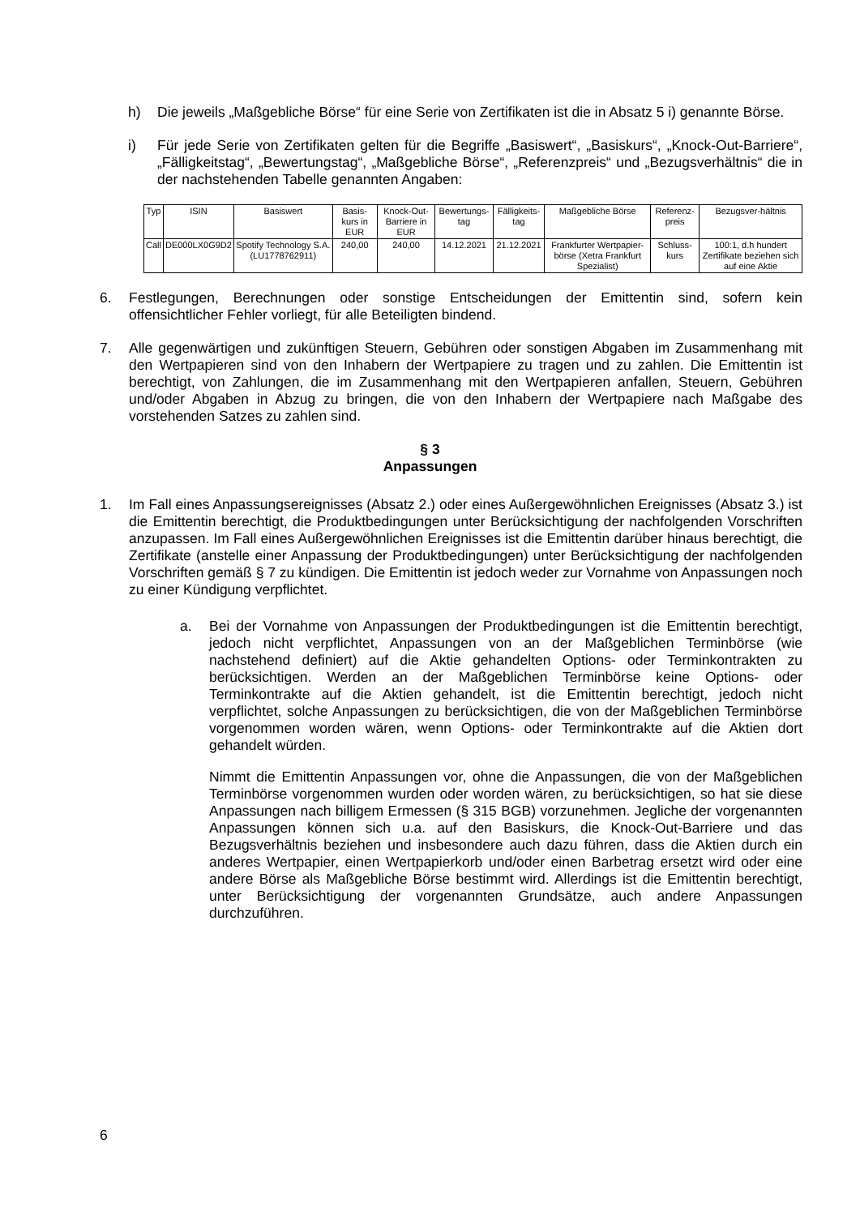h) Die jeweils „Maßgebliche Börse“ für eine Serie von Zertifikaten ist die in Absatz 5 i) genannte Börse.
i) Für jede Serie von Zertifikaten gelten für die Begriffe „Basiswert“, „Basiskurs“, „Knock-Out-Barriere“, „Fälligkeitstag“, „Bewertungstag“, „Maßgebliche Börse“, „Referenzpreis“ und „Bezugsverhältnis“ die in der nachstehenden Tabelle genannten Angaben:
| Typ | ISIN | Basiswert | Basis-kurs in EUR | Knock-Out-Barriere in EUR | Bewertungs-tag | Fälligkeits-tag | Maßgebliche Börse | Referenz-preis | Bezugsver-hältnis |
| --- | --- | --- | --- | --- | --- | --- | --- | --- | --- |
| Call | DE000LX0G9D2 | Spotify Technology S.A. (LU1778762911) | 240,00 | 240,00 | 14.12.2021 | 21.12.2021 | Frankfurter Wertpapier-börse (Xetra Frankfurt Spezialist) | Schluss-kurs | 100:1, d.h hundert Zertifikate beziehen sich auf eine Aktie |
6. Festlegungen, Berechnungen oder sonstige Entscheidungen der Emittentin sind, sofern kein offensichtlicher Fehler vorliegt, für alle Beteiligten bindend.
7. Alle gegenwärtigen und zukünftigen Steuern, Gebühren oder sonstigen Abgaben im Zusammenhang mit den Wertpapieren sind von den Inhabern der Wertpapiere zu tragen und zu zahlen. Die Emittentin ist berechtigt, von Zahlungen, die im Zusammenhang mit den Wertpapieren anfallen, Steuern, Gebühren und/oder Abgaben in Abzug zu bringen, die von den Inhabern der Wertpapiere nach Maßgabe des vorstehenden Satzes zu zahlen sind.
§ 3
Anpassungen
1. Im Fall eines Anpassungsereignisses (Absatz 2.) oder eines Außergewöhnlichen Ereignisses (Absatz 3.) ist die Emittentin berechtigt, die Produktbedingungen unter Berücksichtigung der nachfolgenden Vorschriften anzupassen. Im Fall eines Außergewöhnlichen Ereignisses ist die Emittentin darüber hinaus berechtigt, die Zertifikate (anstelle einer Anpassung der Produktbedingungen) unter Berücksichtigung der nachfolgenden Vorschriften gemäß § 7 zu kündigen. Die Emittentin ist jedoch weder zur Vornahme von Anpassungen noch zu einer Kündigung verpflichtet.
a. Bei der Vornahme von Anpassungen der Produktbedingungen ist die Emittentin berechtigt, jedoch nicht verpflichtet, Anpassungen von an der Maßgeblichen Terminbörse (wie nachstehend definiert) auf die Aktie gehandelten Options- oder Terminkontrakten zu berücksichtigen. Werden an der Maßgeblichen Terminbörse keine Options- oder Terminkontrakte auf die Aktien gehandelt, ist die Emittentin berechtigt, jedoch nicht verpflichtet, solche Anpassungen zu berücksichtigen, die von der Maßgeblichen Terminbörse vorgenommen worden wären, wenn Options- oder Terminkontrakte auf die Aktien dort gehandelt würden.
Nimmt die Emittentin Anpassungen vor, ohne die Anpassungen, die von der Maßgeblichen Terminbörse vorgenommen wurden oder worden wären, zu berücksichtigen, so hat sie diese Anpassungen nach billigem Ermessen (§ 315 BGB) vorzunehmen. Jegliche der vorgenannten Anpassungen können sich u.a. auf den Basiskurs, die Knock-Out-Barriere und das Bezugsverhältnis beziehen und insbesondere auch dazu führen, dass die Aktien durch ein anderes Wertpapier, einen Wertpapierkorb und/oder einen Barbetrag ersetzt wird oder eine andere Börse als Maßgebliche Börse bestimmt wird. Allerdings ist die Emittentin berechtigt, unter Berücksichtigung der vorgenannten Grundsätze, auch andere Anpassungen durchzuführen.
6